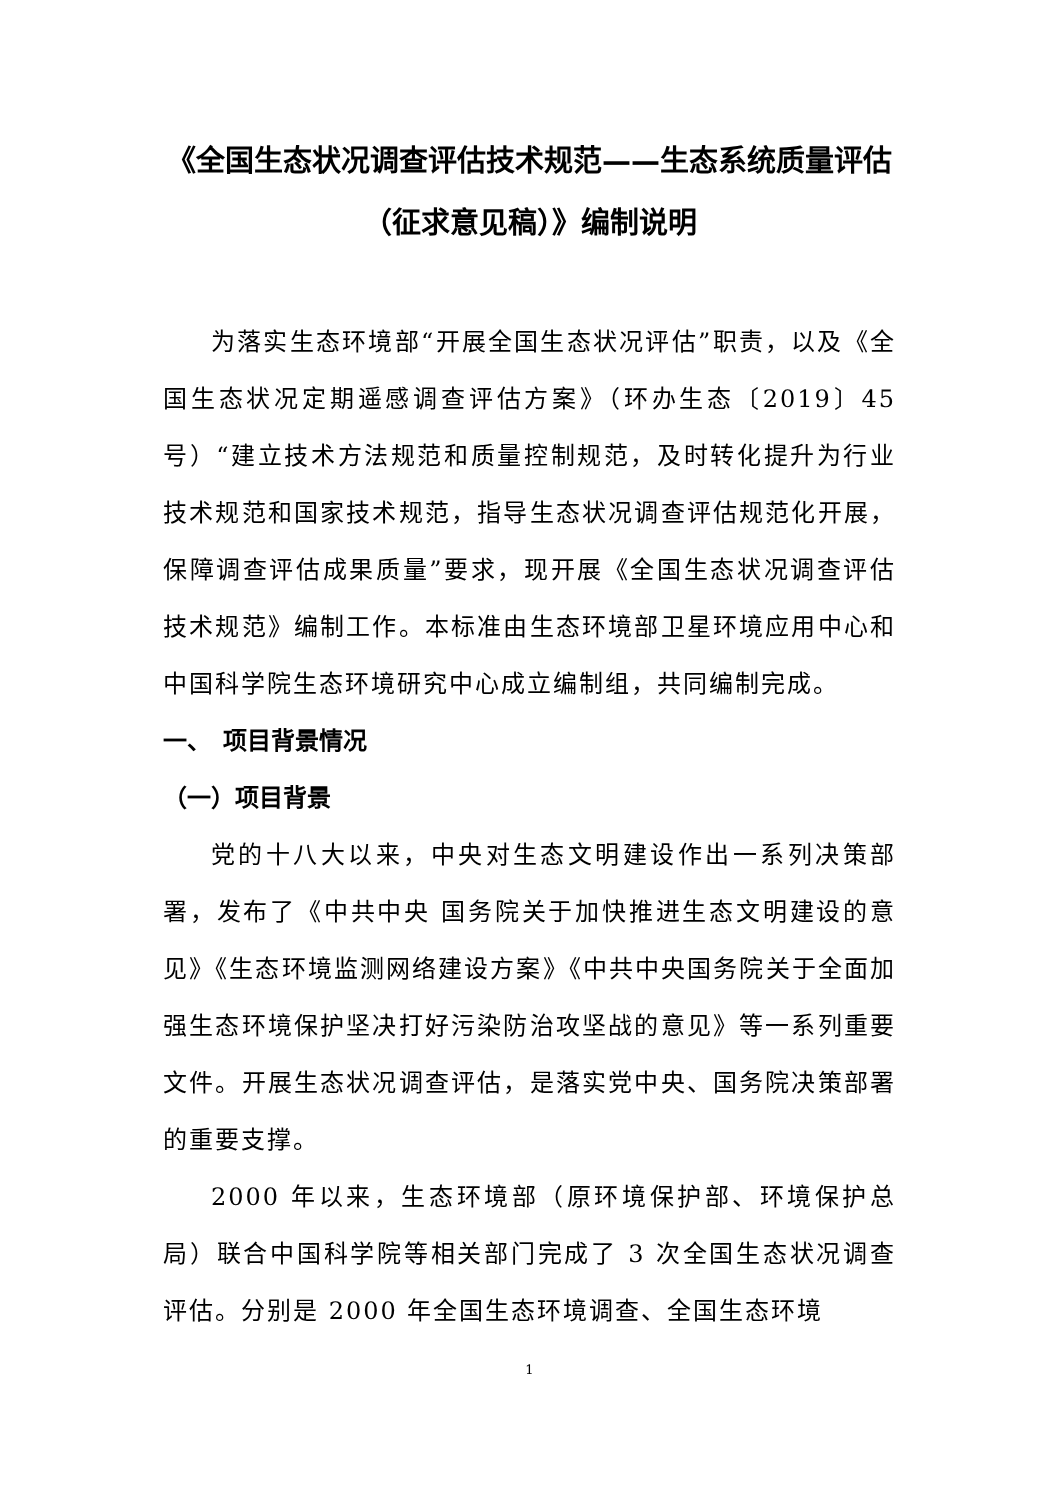《全国生态状况调查评估技术规范——生态系统质量评估（征求意见稿）》编制说明
为落实生态环境部“开展全国生态状况评估”职责，以及《全国生态状况定期遥感调查评估方案》（环办生态〔2019〕45 号）“建立技术方法规范和质量控制规范，及时转化提升为行业技术规范和国家技术规范，指导生态状况调查评估规范化开展，保障调查评估成果质量”要求，现开展《全国生态状况调查评估技术规范》编制工作。本标准由生态环境部卫星环境应用中心和中国科学院生态环境研究中心成立编制组，共同编制完成。
一、　项目背景情况
（一）项目背景
党的十八大以来，中央对生态文明建设作出一系列决策部署，发布了《中共中央 国务院关于加快推进生态文明建设的意见》《生态环境监测网络建设方案》《中共中央国务院关于全面加强生态环境保护坚决打好污染防治攻坚战的意见》等一系列重要文件。开展生态状况调查评估，是落实党中央、国务院决策部署的重要支撑。
2000 年以来，生态环境部（原环境保护部、环境保护总局）联合中国科学院等相关部门完成了 3 次全国生态状况调查评估。分别是 2000 年全国生态环境调查、全国生态环境
1